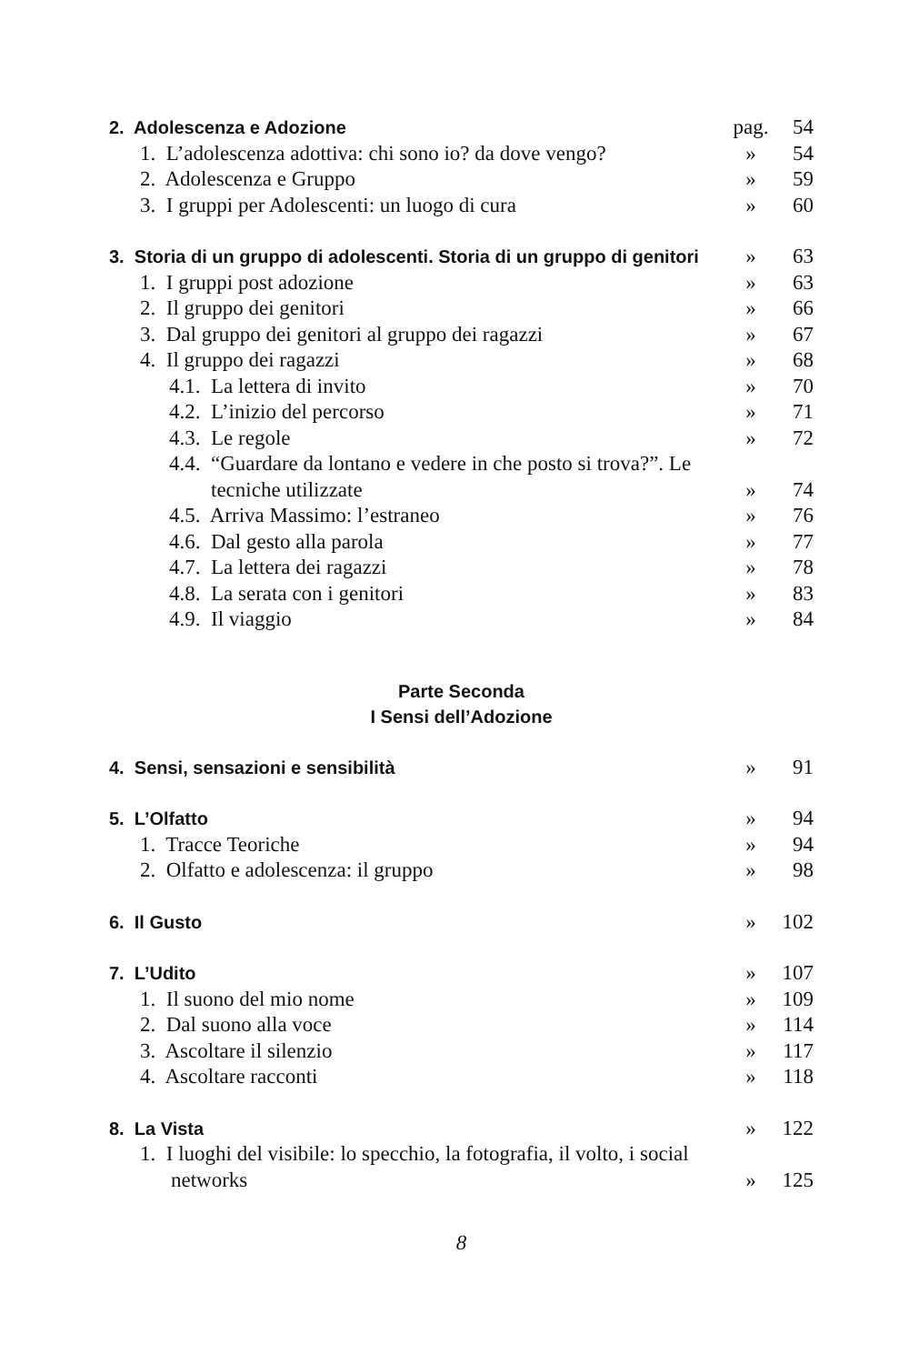2. Adolescenza e Adozione pag. 54
1. L’adolescenza adottiva: chi sono io? da dove vengo? » 54
2. Adolescenza e Gruppo » 59
3. I gruppi per Adolescenti: un luogo di cura » 60
3. Storia di un gruppo di adolescenti. Storia di un gruppo di genitori » 63
1. I gruppi post adozione » 63
2. Il gruppo dei genitori » 66
3. Dal gruppo dei genitori al gruppo dei ragazzi » 67
4. Il gruppo dei ragazzi » 68
4.1. La lettera di invito » 70
4.2. L’inizio del percorso » 71
4.3. Le regole » 72
4.4. “Guardare da lontano e vedere in che posto si trova?”. Le tecniche utilizzate » 74
4.5. Arriva Massimo: l’estraneo » 76
4.6. Dal gesto alla parola » 77
4.7. La lettera dei ragazzi » 78
4.8. La serata con i genitori » 83
4.9. Il viaggio » 84
Parte Seconda
I Sensi dell’Adozione
4. Sensi, sensazioni e sensibilità » 91
5. L’Olfatto » 94
1. Tracce Teoriche » 94
2. Olfatto e adolescenza: il gruppo » 98
6. Il Gusto » 102
7. L’Udito » 107
1. Il suono del mio nome » 109
2. Dal suono alla voce » 114
3. Ascoltare il silenzio » 117
4. Ascoltare racconti » 118
8. La Vista » 122
1. I luoghi del visibile: lo specchio, la fotografia, il volto, i social networks » 125
8